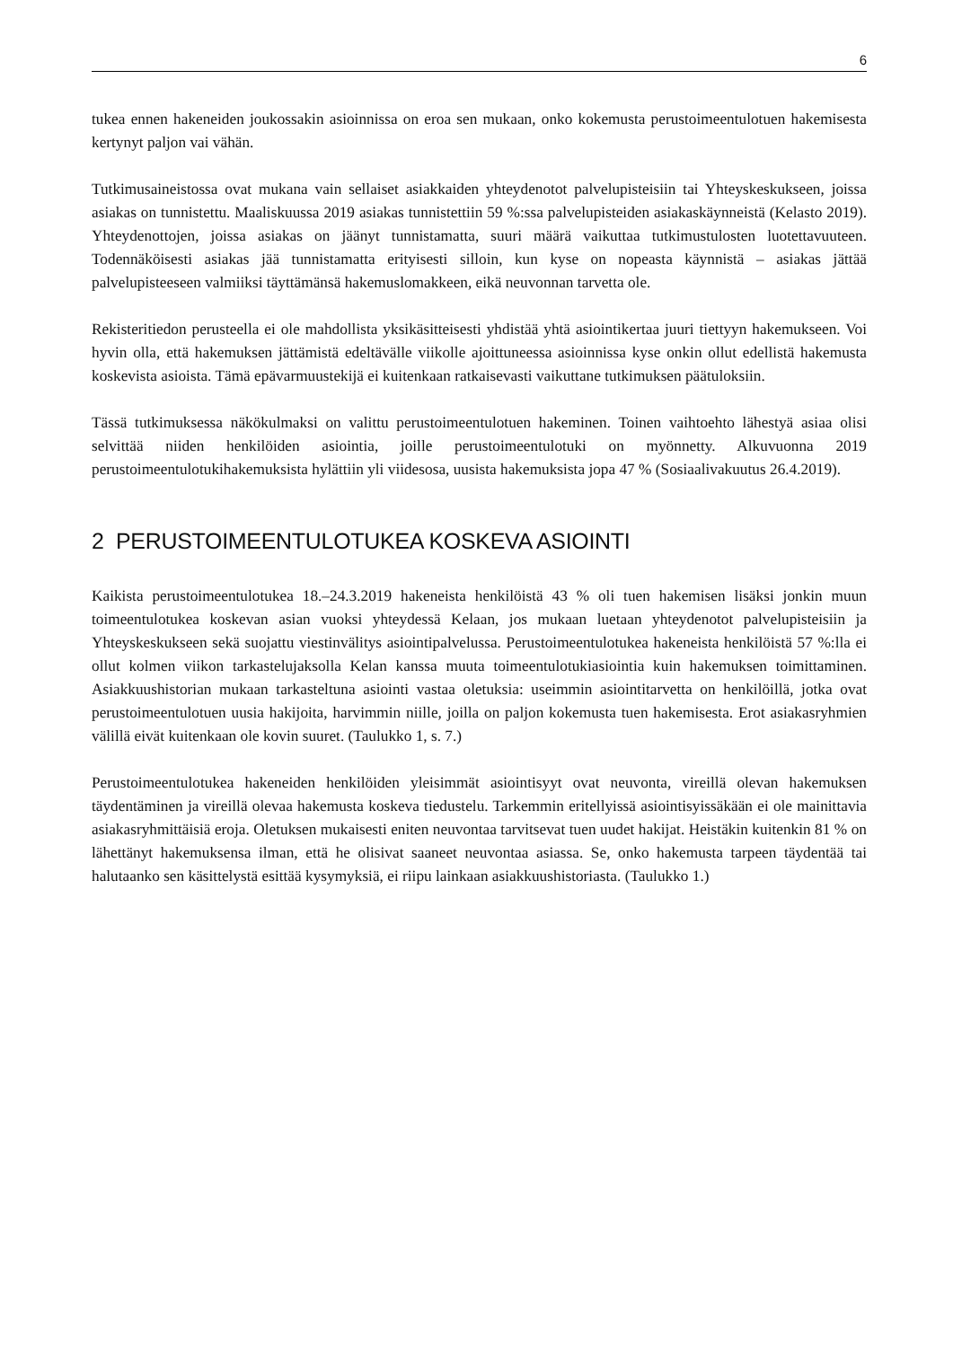6
tukea ennen hakeneiden joukossakin asioinnissa on eroa sen mukaan, onko kokemusta perustoimeentulotuen hakemisesta kertynyt paljon vai vähän.
Tutkimusaineistossa ovat mukana vain sellaiset asiakkaiden yhteydenotot palvelupisteisiin tai Yhteyskeskukseen, joissa asiakas on tunnistettu. Maaliskuussa 2019 asiakas tunnistettiin 59 %:ssa palvelupisteiden asiakaskäynneistä (Kelasto 2019). Yhteydenottojen, joissa asiakas on jäänyt tunnistamatta, suuri määrä vaikuttaa tutkimustulosten luotettavuuteen. Todennäköisesti asiakas jää tunnistamatta erityisesti silloin, kun kyse on nopeasta käynnistä – asiakas jättää palvelupisteeseen valmiiksi täyttämänsä hakemuslomakkeen, eikä neuvonnan tarvetta ole.
Rekisteritiedon perusteella ei ole mahdollista yksikäsitteisesti yhdistää yhtä asiointikertaa juuri tiettyyn hakemukseen. Voi hyvin olla, että hakemuksen jättämistä edeltävälle viikolle ajoittuneessa asioinnissa kyse onkin ollut edellistä hakemusta koskevista asioista. Tämä epävarmuustekijä ei kuitenkaan ratkaisevasti vaikuttane tutkimuksen päätuloksiin.
Tässä tutkimuksessa näkökulmaksi on valittu perustoimeentulotuen hakeminen. Toinen vaihtoehto lähestyä asiaa olisi selvittää niiden henkilöiden asiointia, joille perustoimeentulotuki on myönnetty. Alkuvuonna 2019 perustoimeentulotukihakemuksista hylättiin yli viidesosa, uusista hakemuksista jopa 47 % (Sosiaalivakuutus 26.4.2019).
2 PERUSTOIMEENTULOTUKEA KOSKEVA ASIOINTI
Kaikista perustoimeentulotukea 18.–24.3.2019 hakeneista henkilöistä 43 % oli tuen hakemisen lisäksi jonkin muun toimeentulotukea koskevan asian vuoksi yhteydessä Kelaan, jos mukaan luetaan yhteydenotot palvelupisteisiin ja Yhteyskeskukseen sekä suojattu viestinvälitys asiointipalvelussa. Perustoimeentulotukea hakeneista henkilöistä 57 %:lla ei ollut kolmen viikon tarkastelujaksolla Kelan kanssa muuta toimeentulotukiasiointia kuin hakemuksen toimittaminen. Asiakkuushistorian mukaan tarkasteltuna asiointi vastaa oletuksia: useimmin asiointitarvetta on henkilöillä, jotka ovat perustoimeentulotuen uusia hakijoita, harvimmin niille, joilla on paljon kokemusta tuen hakemisesta. Erot asiakasryhmien välillä eivät kuitenkaan ole kovin suuret. (Taulukko 1, s. 7.)
Perustoimeentulotukea hakeneiden henkilöiden yleisimmät asiointisyyt ovat neuvonta, vireillä olevan hakemuksen täydentäminen ja vireillä olevaa hakemusta koskeva tiedustelu. Tarkemmin eritellyissä asiointisyissäkään ei ole mainittavia asiakasryhmittäisiä eroja. Oletuksen mukaisesti eniten neuvontaa tarvitsevat tuen uudet hakijat. Heistäkin kuitenkin 81 % on lähettänyt hakemuksensa ilman, että he olisivat saaneet neuvontaa asiassa. Se, onko hakemusta tarpeen täydentää tai halutaanko sen käsittelystä esittää kysymyksiä, ei riipu lainkaan asiakkuushistoriasta. (Taulukko 1.)